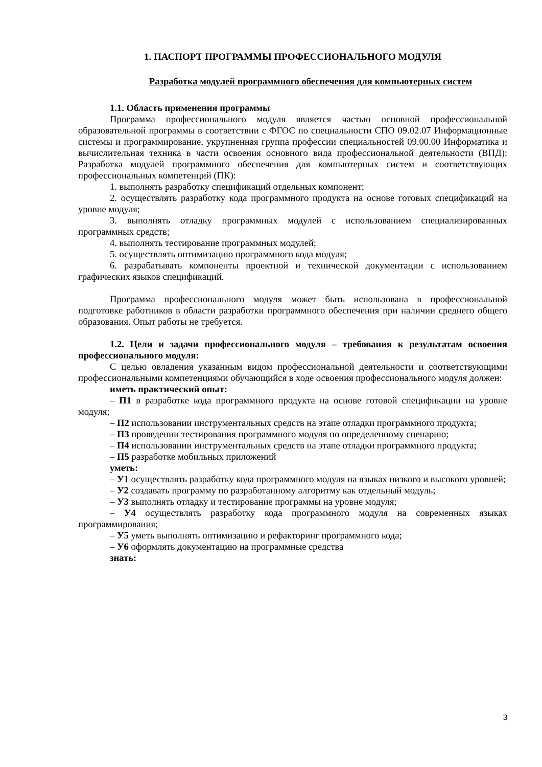1. ПАСПОРТ ПРОГРАММЫ ПРОФЕССИОНАЛЬНОГО МОДУЛЯ
Разработка модулей программного обеспечения для компьютерных систем
1.1. Область применения программы
Программа профессионального модуля является частью основной профессиональной образовательной программы в соответствии с ФГОС по специальности СПО 09.02.07 Информационные системы и программирование, укрупненная группа профессии специальностей 09.00.00 Информатика и вычислительная техника в части освоения основного вида профессиональной деятельности (ВПД): Разработка модулей программного обеспечения для компьютерных систем и соответствующих профессиональных компетенций (ПК):
1. выполнять разработку спецификаций отдельных компонент;
2. осуществлять разработку кода программного продукта на основе готовых спецификаций на уровне модуля;
3. выполнять отладку программных модулей с использованием специализированных программных средств;
4. выполнять тестирование программных модулей;
5. осуществлять оптимизацию программного кода модуля;
6. разрабатывать компоненты проектной и технической документации с использованием графических языков спецификаций.
Программа профессионального модуля может быть использована в профессиональной подготовке работников в области разработки программного обеспечения при наличии среднего общего образования. Опыт работы не требуется.
1.2. Цели и задачи профессионального модуля – требования к результатам освоения профессионального модуля:
С целью овладения указанным видом профессиональной деятельности и соответствующими профессиональными компетенциями обучающийся в ходе освоения профессионального модуля должен:
иметь практический опыт:
– П1 в разработке кода программного продукта на основе готовой спецификации на уровне модуля;
– П2 использовании инструментальных средств на этапе отладки программного продукта;
– П3 проведении тестирования программного модуля по определенному сценарию;
– П4 использовании инструментальных средств на этапе отладки программного продукта;
– П5 разработке мобильных приложений
уметь:
– У1 осуществлять разработку кода программного модуля на языках низкого и высокого уровней;
– У2 создавать программу по разработанному алгоритму как отдельный модуль;
– У3 выполнять отладку и тестирование программы на уровне модуля;
– У4 осуществлять разработку кода программного модуля на современных языках программирования;
– У5 уметь выполнять оптимизацию и рефакторинг программного кода;
– У6 оформлять документацию на программные средства
знать:
3